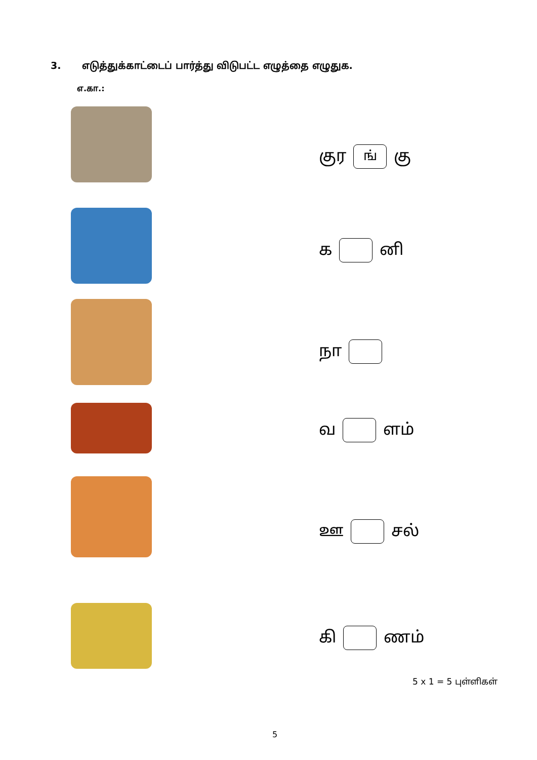3. எடுத்துக்காட்டைப் பார்த்து விடுபட்ட எழுத்தை எழுதுக.
எ.கா.:
குர ங் கு
க னி
நா
வ ளம்
ஊ சல்
கி ணம்
5 x 1 = 5 புள்ளிகள்
5